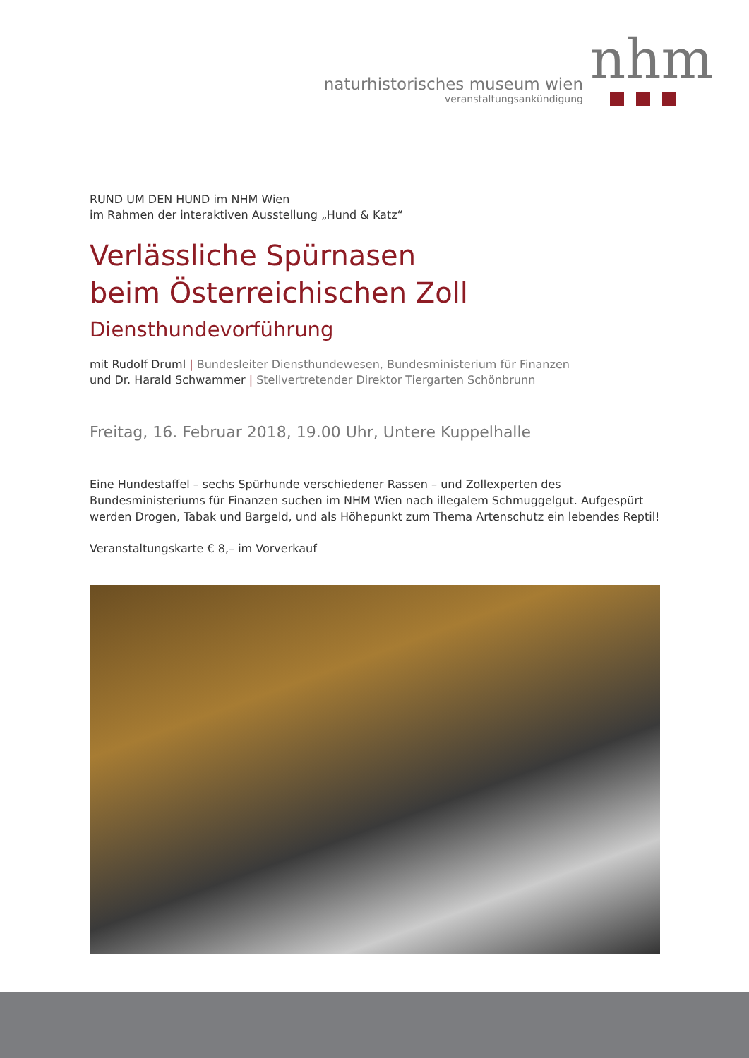naturhistorisches museum wien
veranstaltungsankündigung
nhm
RUND UM DEN HUND im NHM Wien
im Rahmen der interaktiven Ausstellung „Hund & Katz“
Verlässliche Spürnasen
beim Österreichischen Zoll
Diensthundevorführung
mit Rudolf Druml | Bundesleiter Diensthundewesen, Bundesministerium für Finanzen
und Dr. Harald Schwammer | Stellvertretender Direktor Tiergarten Schönbrunn
Freitag, 16. Februar 2018, 19.00 Uhr, Untere Kuppelhalle
Eine Hundestaffel – sechs Spürhunde verschiedener Rassen – und Zollexperten des Bundesministeriums für Finanzen suchen im NHM Wien nach illegalem Schmuggelgut. Aufgespürt werden Drogen, Tabak und Bargeld, und als Höhepunkt zum Thema Artenschutz ein lebendes Reptil!
Veranstaltungskarte € 8,– im Vorverkauf